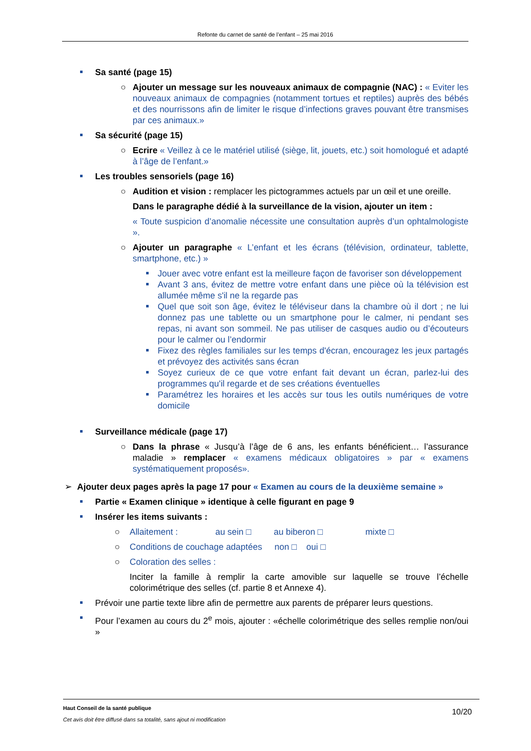Refonte du carnet de santé de l’enfant – 25 mai 2016
Sa santé (page 15)
○ Ajouter un message sur les nouveaux animaux de compagnie (NAC) : « Eviter les nouveaux animaux de compagnies (notamment tortues et reptiles) auprès des bébés et des nourrissons afin de limiter le risque d’infections graves pouvant être transmises par ces animaux.»
Sa sécurité (page 15)
○ Ecrire « Veillez à ce le matériel utilisé (siège, lit, jouets, etc.) soit homologué et adapté à l’âge de l’enfant.»
Les troubles sensoriels (page 16)
○ Audition et vision : remplacer les pictogrammes actuels par un œil et une oreille.
Dans le paragraphe dédié à la surveillance de la vision, ajouter un item :
« Toute suspicion d’anomalie nécessite une consultation auprès d’un ophtalmologiste ».
○ Ajouter un paragraphe « L’enfant et les écrans (télévision, ordinateur, tablette, smartphone, etc.) »
Jouer avec votre enfant est la meilleure façon de favoriser son développement
Avant 3 ans, évitez de mettre votre enfant dans une pièce où la télévision est allumée même s'il ne la regarde pas
Quel que soit son âge, évitez le téléviseur dans la chambre où il dort ; ne lui donnez pas une tablette ou un smartphone pour le calmer, ni pendant ses repas, ni avant son sommeil. Ne pas utiliser de casques audio ou d’écouteurs pour le calmer ou l’endormir
Fixez des règles familiales sur les temps d'écran, encouragez les jeux partagés et prévoyez des activités sans écran
Soyez curieux de ce que votre enfant fait devant un écran, parlez-lui des programmes qu'il regarde et de ses créations éventuelles
Paramétrez les horaires et les accès sur tous les outils numériques de votre domicile
Surveillance médicale (page 17)
○ Dans la phrase « Jusqu’à l’âge de 6 ans, les enfants bénéficient… l’assurance maladie » remplacer « examens médicaux obligatoires » par « examens systématiquement proposés».
➢ Ajouter deux pages après la page 17 pour « Examen au cours de la deuxième semaine »
Partie « Examen clinique » identique à celle figurant en page 9
Insérer les items suivants :
○ Allaitement : au sein □ au biberon □ mixte □
○ Conditions de couchage adaptées non □ oui □
○ Coloration des selles :
Inciter la famille à remplir la carte amovible sur laquelle se trouve l’échelle colorimétrique des selles (cf. partie 8 et Annexe 4).
Prévoir une partie texte libre afin de permettre aux parents de préparer leurs questions.
Pour l’examen au cours du 2<sup>e</sup> mois, ajouter : «échelle colorimétrique des selles remplie non/oui »
Haut Conseil de la santé publique
Cet avis doit être diffusé dans sa totalité, sans ajout ni modification
10/20